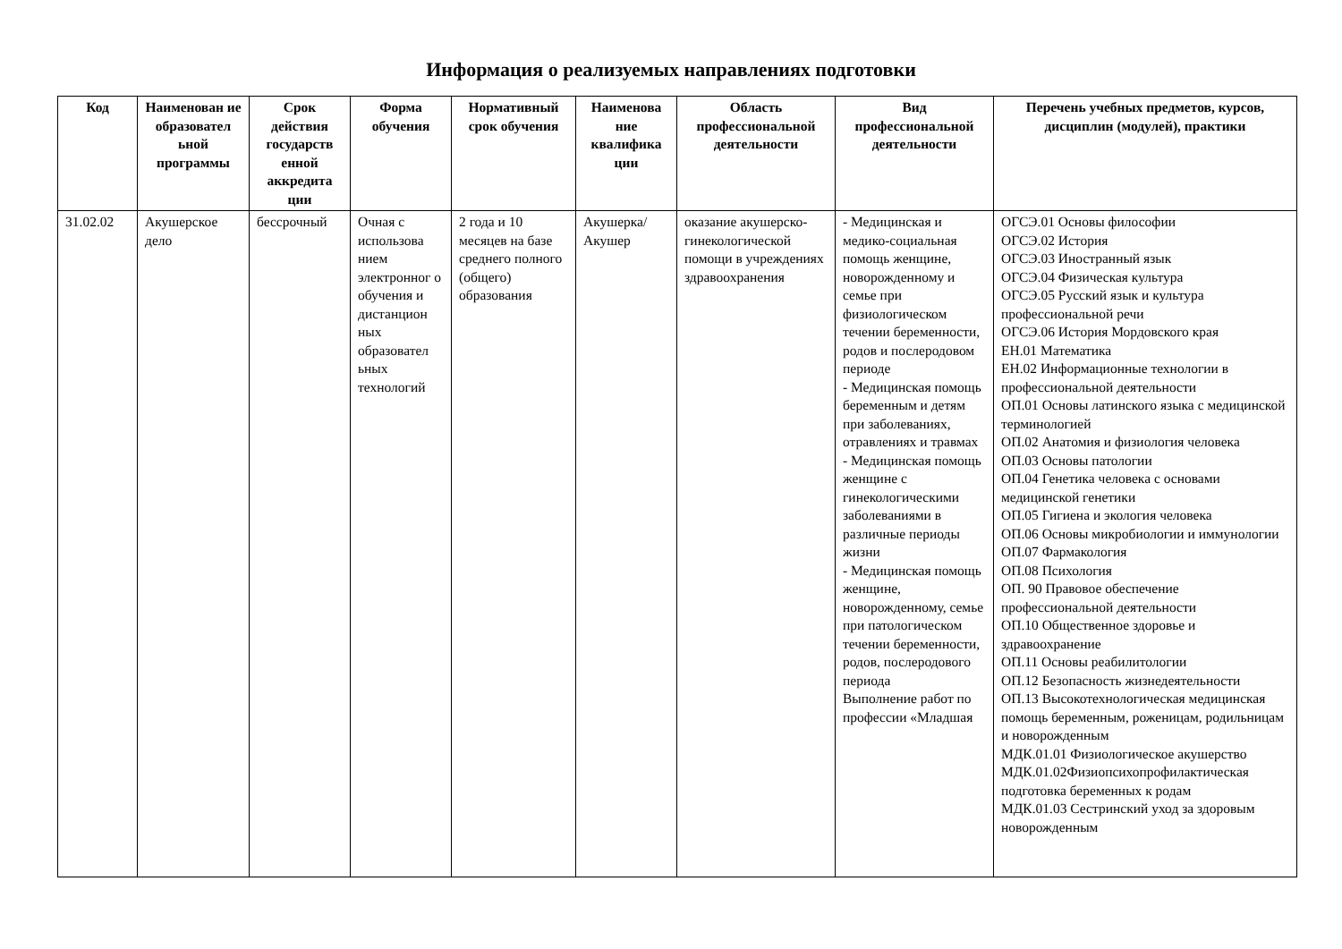Информация о реализуемых направлениях подготовки
| Код | Наименован ие образовател ьной программы | Срок действия государств енной аккредита ции | Форма обучения | Нормативный срок обучения | Наименова ние квалифика ции | Область профессиональной деятельности | Вид профессиональной деятельности | Перечень учебных предметов, курсов, дисциплин (модулей), практики |
| --- | --- | --- | --- | --- | --- | --- | --- | --- |
| 31.02.02 | Акушерское дело | бессрочный | Очная с использова нием электронног о обучения и дистанцион ных образовател ьных технологий | 2 года и 10 месяцев на базе среднего полного (общего) образования | Акушерка/ Акушер | оказание акушерско-гинекологической помощи в учреждениях здравоохранения | - Медицинская и медико-социальная помощь женщине, новорожденному и семье при физиологическом течении беременности, родов и послеродовом периоде - Медицинская помощь беременным и детям при заболеваниях, отравлениях и травмах - Медицинская помощь женщине с гинекологическими заболеваниями в различные периоды жизни - Медицинская помощь женщине, новорожденному, семье при патологическом течении беременности, родов, послеродового периода Выполнение работ по профессии «Младшая | ОГСЭ.01 Основы философии ОГСЭ.02 История ОГСЭ.03 Иностранный язык ОГСЭ.04 Физическая культура ОГСЭ.05 Русский язык и культура профессиональной речи ОГСЭ.06 История Мордовского края ЕН.01 Математика ЕН.02 Информационные технологии в профессиональной деятельности ОП.01 Основы латинского языка с медицинской терминологией ОП.02 Анатомия и физиология человека ОП.03 Основы патологии ОП.04 Генетика человека с основами медицинской генетики ОП.05 Гигиена и экология человека ОП.06 Основы микробиологии и иммунологии ОП.07 Фармакология ОП.08 Психология ОП. 90 Правовое обеспечение профессиональной деятельности ОП.10 Общественное здоровье и здравоохранение ОП.11 Основы реабилитологии ОП.12 Безопасность жизнедеятельности ОП.13 Высокотехнологическая медицинская помощь беременным, роженицам, родильницам и новорожденным МДК.01.01 Физиологическое акушерство МДК.01.02Физиопсихопрофилактическая подготовка беременных к родам МДК.01.03 Сестринский уход за здоровым новорожденным |